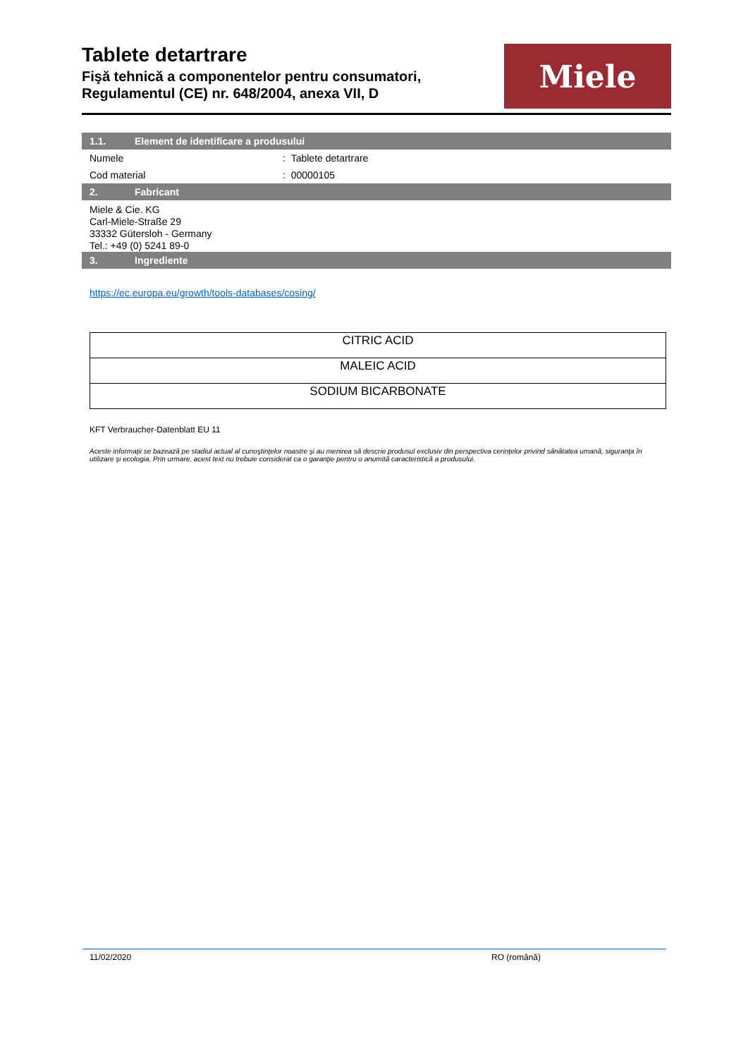Tablete detartrare
Fişă tehnică a componentelor pentru consumatori,
Regulamentul (CE) nr. 648/2004, anexa VII, D
Miele
1.1. Element de identificare a produsului
Numele : Tablete detartrare
Cod material : 00000105
2. Fabricant
Miele & Cie. KG
Carl-Miele-Straße 29
33332 Gütersloh - Germany
Tel.: +49 (0) 5241 89-0
3. Ingrediente
https://ec.europa.eu/growth/tools-databases/cosing/
| CITRIC ACID |
| MALEIC ACID |
| SODIUM BICARBONATE |
KFT Verbraucher-Datenblatt EU 11
Aceste informaţii se bazează pe stadiul actual al cunoştinţelor noastre şi au menirea să descrie produsul exclusiv din perspectiva cerinţelor privind sănătatea umană, siguranţa în utilizare şi ecologia. Prin urmare, acest text nu trebuie considerat ca o garanţie pentru o anumită caracteristică a produsului.
11/02/2020 RO (română)